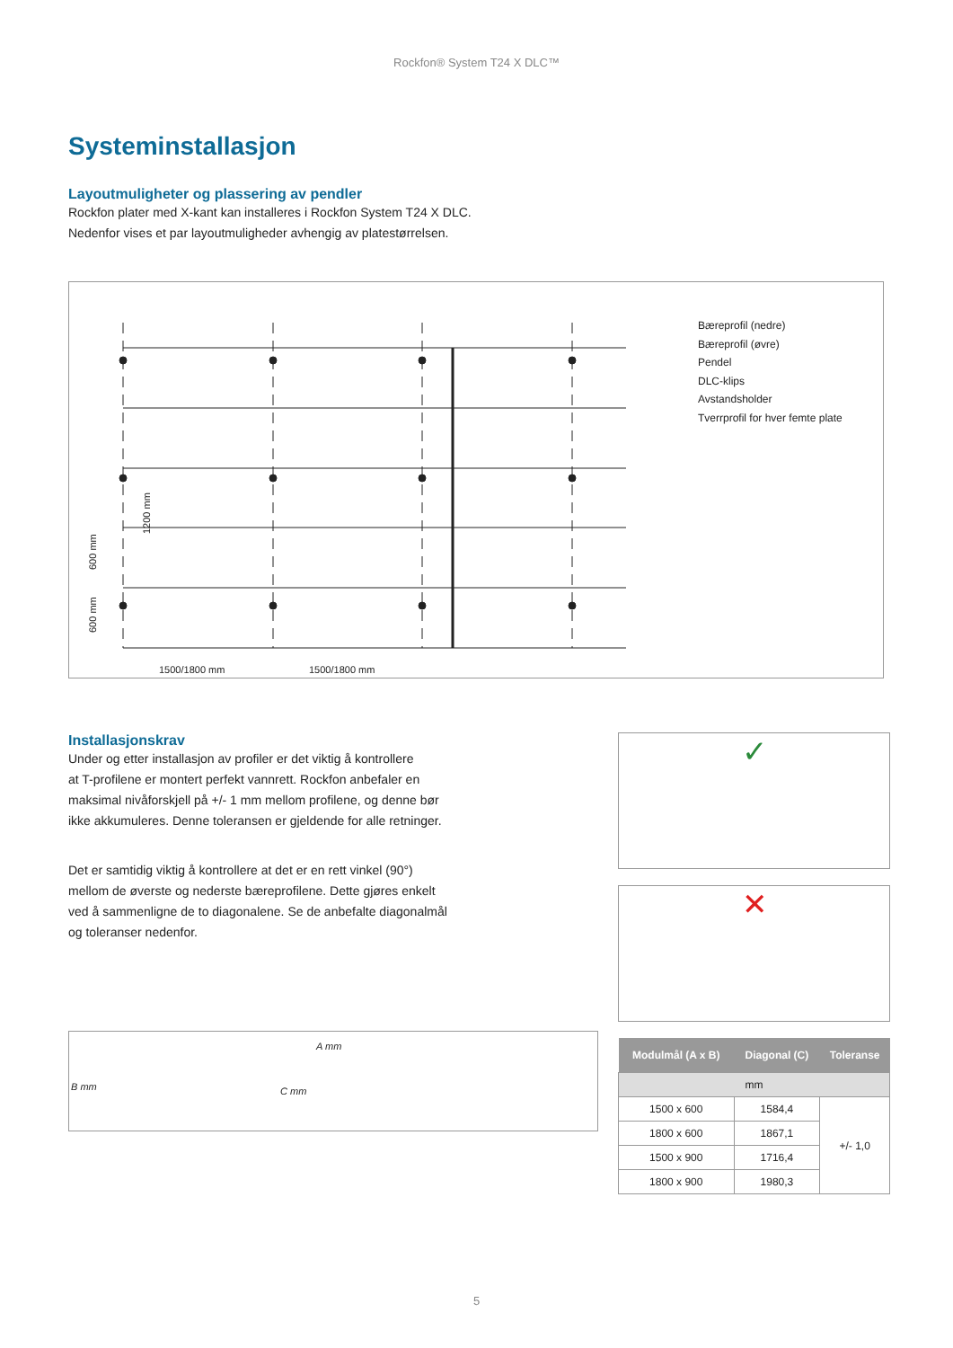Rockfon® System T24 X DLC™
Systeminstallasjon
Layoutmuligheter og plassering av pendler
Rockfon plater med X-kant kan installeres i Rockfon System T24 X DLC.
Nedenfor vises et par layoutmuligheder avhengig av platestørrelsen.
1500/1800 mm
1500/1800 mm
600 mm
600 mm
1200 mm
Bæreprofil (nedre)
Bæreprofil (øvre)
Pendel
DLC-klips
Avstandsholder
Tverrprofil for hver femte plate
Installasjonskrav
Under og etter installasjon av profiler er det viktig å kontrollere
at T-profilene er montert perfekt vannrett. Rockfon anbefaler en
maksimal nivåforskjell på +/- 1 mm mellom profilene, og denne bør
ikke akkumuleres. Denne toleransen er gjeldende for alle retninger.
Det er samtidig viktig å kontrollere at det er en rett vinkel (90°)
mellom de øverste og nederste bæreprofilene. Dette gjøres enkelt
ved å sammenligne de to diagonalene. Se de anbefalte diagonalmål
og toleranser nedenfor.
A mm
B mm C mm
✓
✕
| Modulmål (A x B) | Diagonal (C) | Toleranse |
| --- | --- | --- |
| mm | | |
| 1500 x 600 | 1584,4 | +/- 1,0 |
| 1800 x 600 | 1867,1 | |
| 1500 x 900 | 1716,4 | |
| 1800 x 900 | 1980,3 | |
5